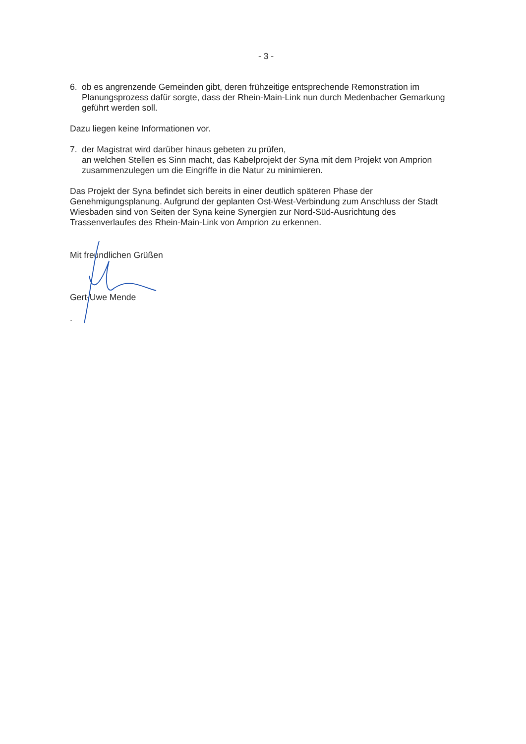- 3 -
6. ob es angrenzende Gemeinden gibt, deren frühzeitige entsprechende Remonstration im Planungsprozess dafür sorgte, dass der Rhein-Main-Link nun durch Medenbacher Gemarkung geführt werden soll.
Dazu liegen keine Informationen vor.
7. der Magistrat wird darüber hinaus gebeten zu prüfen,
an welchen Stellen es Sinn macht, das Kabelprojekt der Syna mit dem Projekt von Amprion zusammenzulegen um die Eingriffe in die Natur zu minimieren.
Das Projekt der Syna befindet sich bereits in einer deutlich späteren Phase der Genehmigungsplanung. Aufgrund der geplanten Ost-West-Verbindung zum Anschluss der Stadt Wiesbaden sind von Seiten der Syna keine Synergien zur Nord-Süd-Ausrichtung des Trassenverlaufes des Rhein-Main-Link von Amprion zu erkennen.
Mit freundlichen Grüßen
Gert-Uwe Mende
.